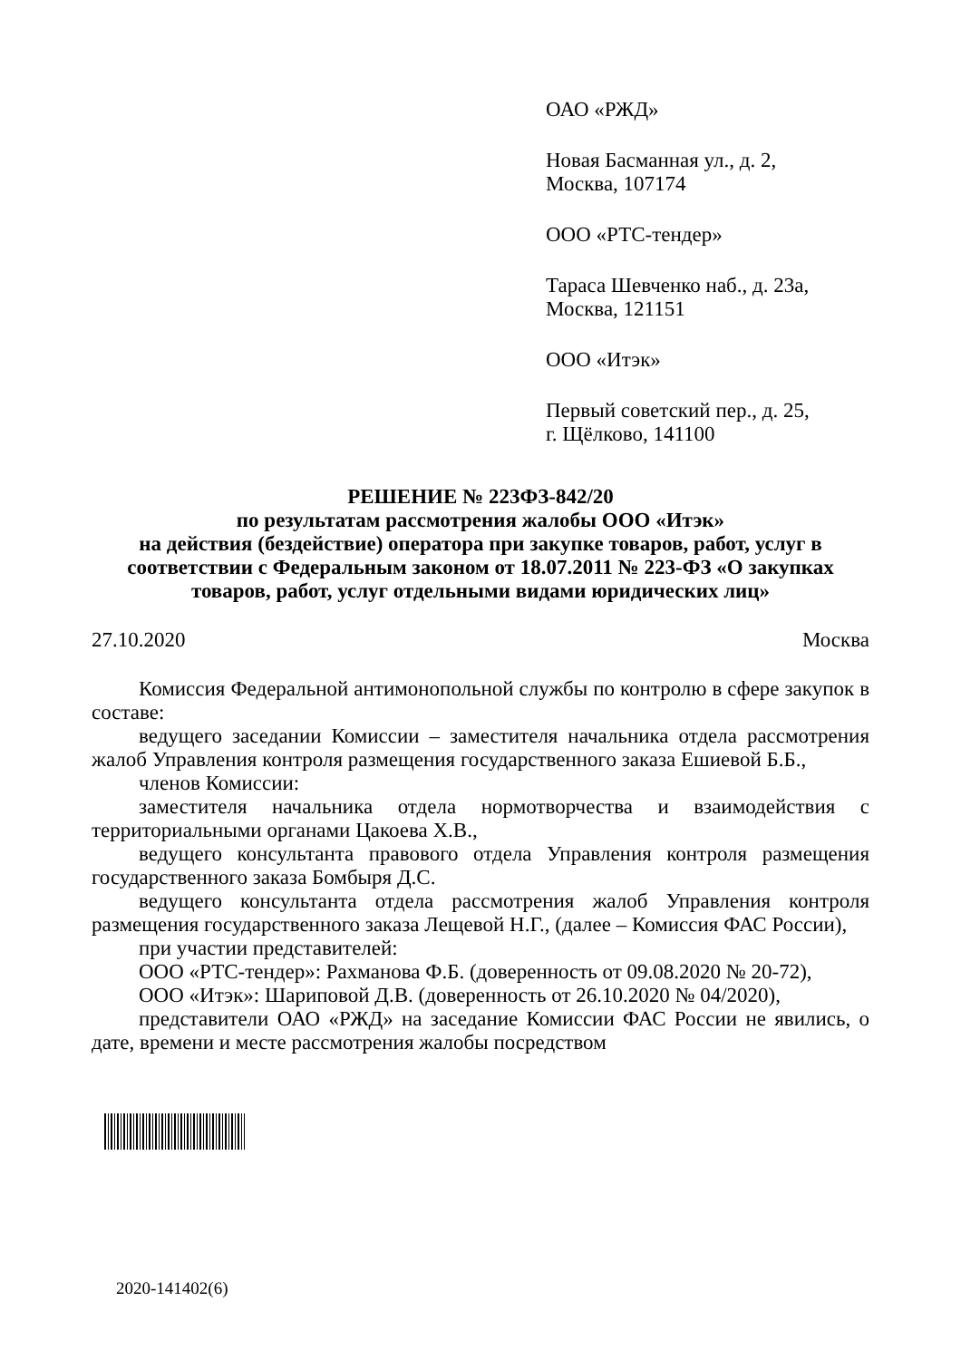ОАО «РЖД»
Новая Басманная ул., д. 2,
Москва, 107174
ООО «РТС-тендер»
Тараса Шевченко наб., д. 23а,
Москва, 121151
ООО «Итэк»
Первый советский пер., д. 25,
г. Щёлково, 141100
РЕШЕНИЕ № 223ФЗ-842/20
по результатам рассмотрения жалобы ООО «Итэк»
на действия (бездействие) оператора при закупке товаров, работ, услуг в соответствии с Федеральным законом от 18.07.2011 № 223-ФЗ «О закупках товаров, работ, услуг отдельными видами юридических лиц»
27.10.2020 Москва
Комиссия Федеральной антимонопольной службы по контролю в сфере закупок в составе:
ведущего заседании Комиссии – заместителя начальника отдела рассмотрения жалоб Управления контроля размещения государственного заказа Ешиевой Б.Б.,
членов Комиссии:
заместителя начальника отдела нормотворчества и взаимодействия с территориальными органами Цакоева Х.В.,
ведущего консультанта правового отдела Управления контроля размещения государственного заказа Бомбыря Д.С.
ведущего консультанта отдела рассмотрения жалоб Управления контроля размещения государственного заказа Лещевой Н.Г., (далее – Комиссия ФАС России),
при участии представителей:
ООО «РТС-тендер»: Рахманова Ф.Б. (доверенность от 09.08.2020 № 20-72),
ООО «Итэк»: Шариповой Д.В. (доверенность от 26.10.2020 № 04/2020),
представители ОАО «РЖД» на заседание Комиссии ФАС России не явились, о дате, времени и месте рассмотрения жалобы посредством
2020-141402(6)